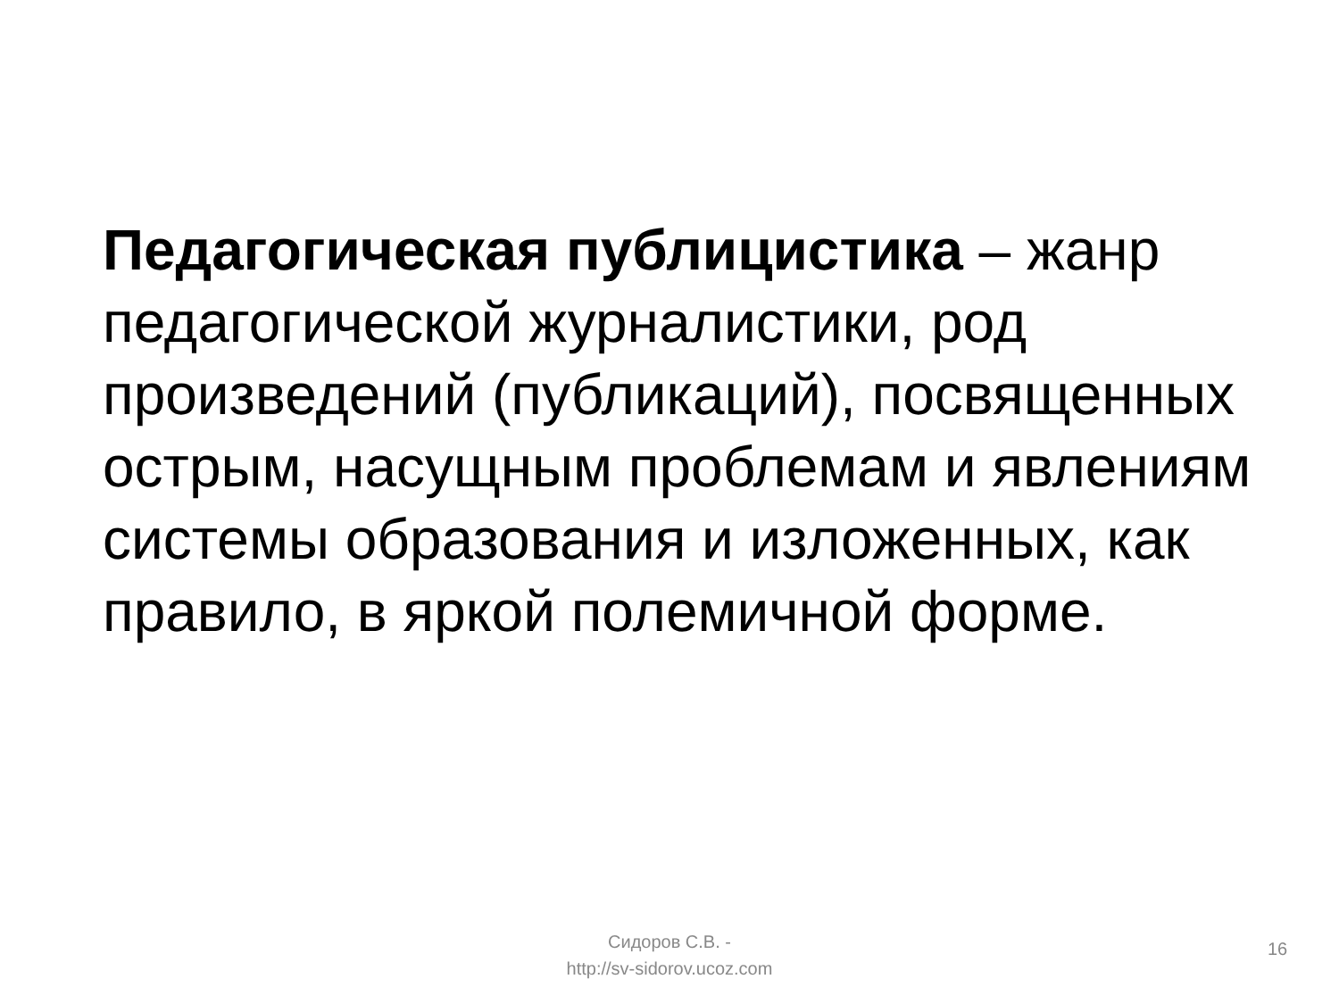Педагогическая публицистика – жанр педагогической журналистики, род произведений (публикаций), посвященных острым, насущным проблемам и явлениям системы образования и изложенных, как правило, в яркой полемичной форме.
Сидоров С.В. -
http://sv-sidorov.ucoz.com
16